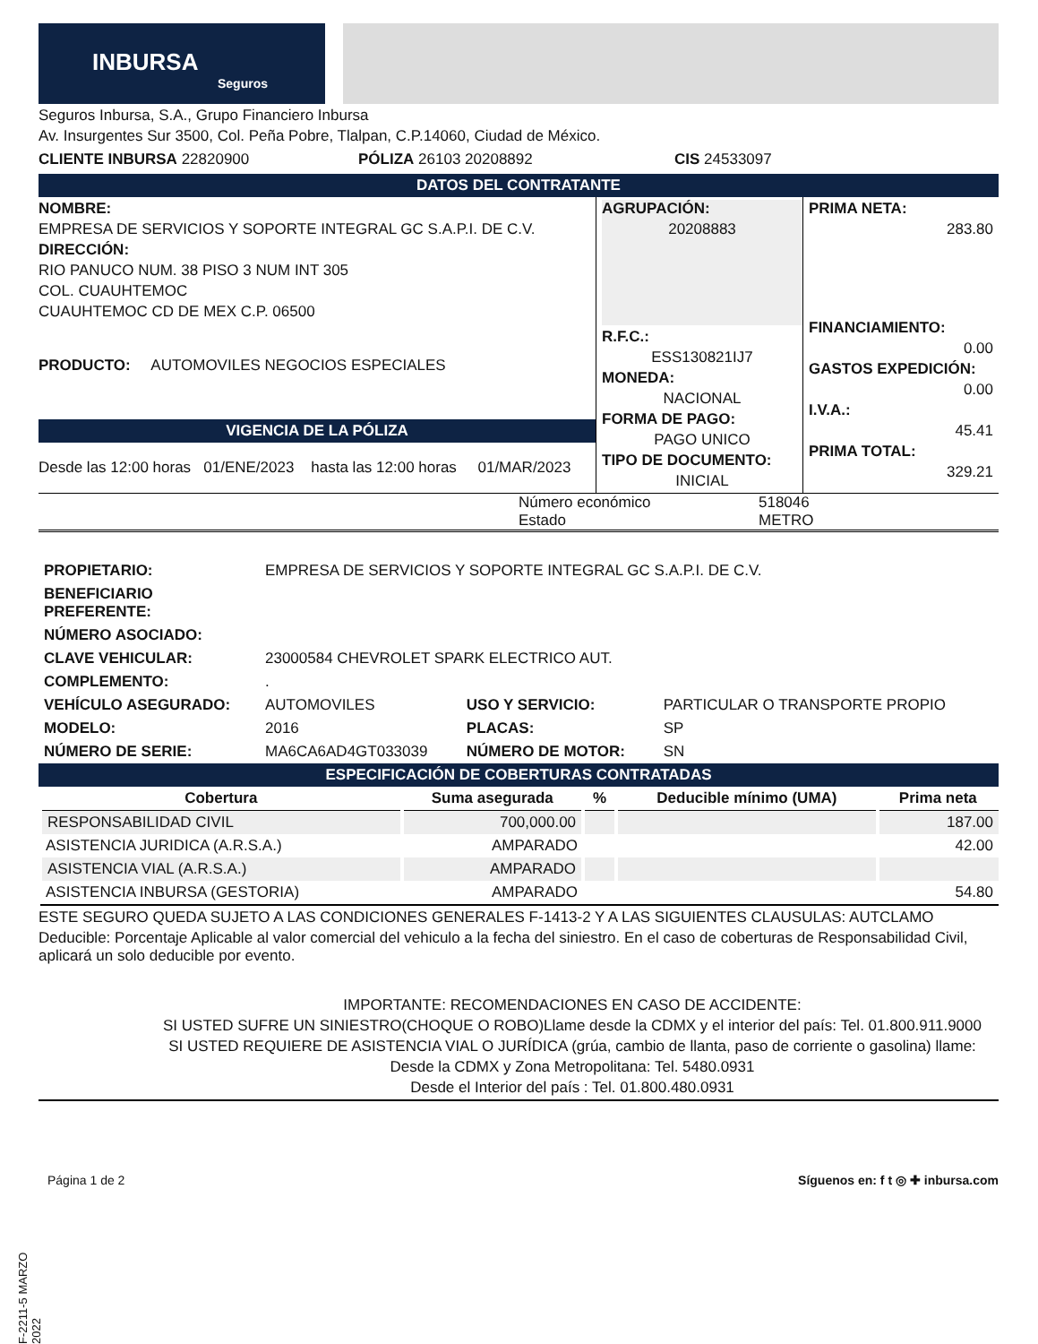INBURSA
Seguros
Seguros Inbursa, S.A., Grupo Financiero Inbursa
Av. Insurgentes Sur 3500, Col. Peña Pobre, Tlalpan, C.P.14060, Ciudad de México.
CLIENTE INBURSA 22820900 PÓLIZA 26103 20208892 CIS 24533097
DATOS DEL CONTRATANTE
NOMBRE:
EMPRESA DE SERVICIOS Y SOPORTE INTEGRAL GC S.A.P.I. DE C.V.
DIRECCIÓN:
RIO PANUCO NUM. 38 PISO 3 NUM INT 305
COL. CUAUHTEMOC
CUAUHTEMOC CD DE MEX C.P. 06500
PRODUCTO: AUTOMOVILES NEGOCIOS ESPECIALES
VIGENCIA DE LA PÓLIZA
Desde las 12:00 horas 01/ENE/2023 hasta las 12:00 horas 01/MAR/2023
AGRUPACIÓN:
20208883
R.F.C.:
ESS130821IJ7
MONEDA:
NACIONAL
FORMA DE PAGO:
PAGO UNICO
TIPO DE DOCUMENTO:
INICIAL
PRIMA NETA:
283.80
FINANCIAMIENTO:
0.00
GASTOS EXPEDICIÓN:
0.00
I.V.A.:
45.41
PRIMA TOTAL:
329.21
Número económico 518046
Estado METRO
| PROPIETARIO: | EMPRESA DE SERVICIOS Y SOPORTE INTEGRAL GC S.A.P.I. DE C.V. | | |
| BENEFICIARIO PREFERENTE: | | | |
| NÚMERO ASOCIADO: | | | |
| CLAVE VEHICULAR: | 23000584 CHEVROLET SPARK ELECTRICO AUT. | | |
| COMPLEMENTO: | . | | |
| VEHÍCULO ASEGURADO: | AUTOMOVILES | USO Y SERVICIO: | PARTICULAR O TRANSPORTE PROPIO |
| MODELO: | 2016 | PLACAS: | SP |
| NÚMERO DE SERIE: | MA6CA6AD4GT033039 | NÚMERO DE MOTOR: | SN |
ESPECIFICACIÓN DE COBERTURAS CONTRATADAS
| Cobertura | Suma asegurada | % | Deducible mínimo (UMA) | Prima neta |
| --- | --- | --- | --- | --- |
| RESPONSABILIDAD CIVIL | 700,000.00 | | | 187.00 |
| ASISTENCIA JURIDICA (A.R.S.A.) | AMPARADO | | | 42.00 |
| ASISTENCIA VIAL (A.R.S.A.) | AMPARADO | | | |
| ASISTENCIA INBURSA (GESTORIA) | AMPARADO | | | 54.80 |
ESTE SEGURO QUEDA SUJETO A LAS CONDICIONES GENERALES F-1413-2 Y A LAS SIGUIENTES CLAUSULAS: AUTCLAMO
Deducible: Porcentaje Aplicable al valor comercial del vehiculo a la fecha del siniestro. En el caso de coberturas de Responsabilidad Civil, aplicará un solo deducible por evento.
IMPORTANTE: RECOMENDACIONES EN CASO DE ACCIDENTE:
SI USTED SUFRE UN SINIESTRO(CHOQUE O ROBO)Llame desde la CDMX y el interior del país: Tel. 01.800.911.9000
SI USTED REQUIERE DE ASISTENCIA VIAL O JURÍDICA (grúa, cambio de llanta, paso de corriente o gasolina) llame:
Desde la CDMX y Zona Metropolitana: Tel. 5480.0931
Desde el Interior del país : Tel. 01.800.480.0931
Página 1 de 2 Síguenos en: f t ◎ ✚ inbursa.com
F-2211-5 MARZO 2022